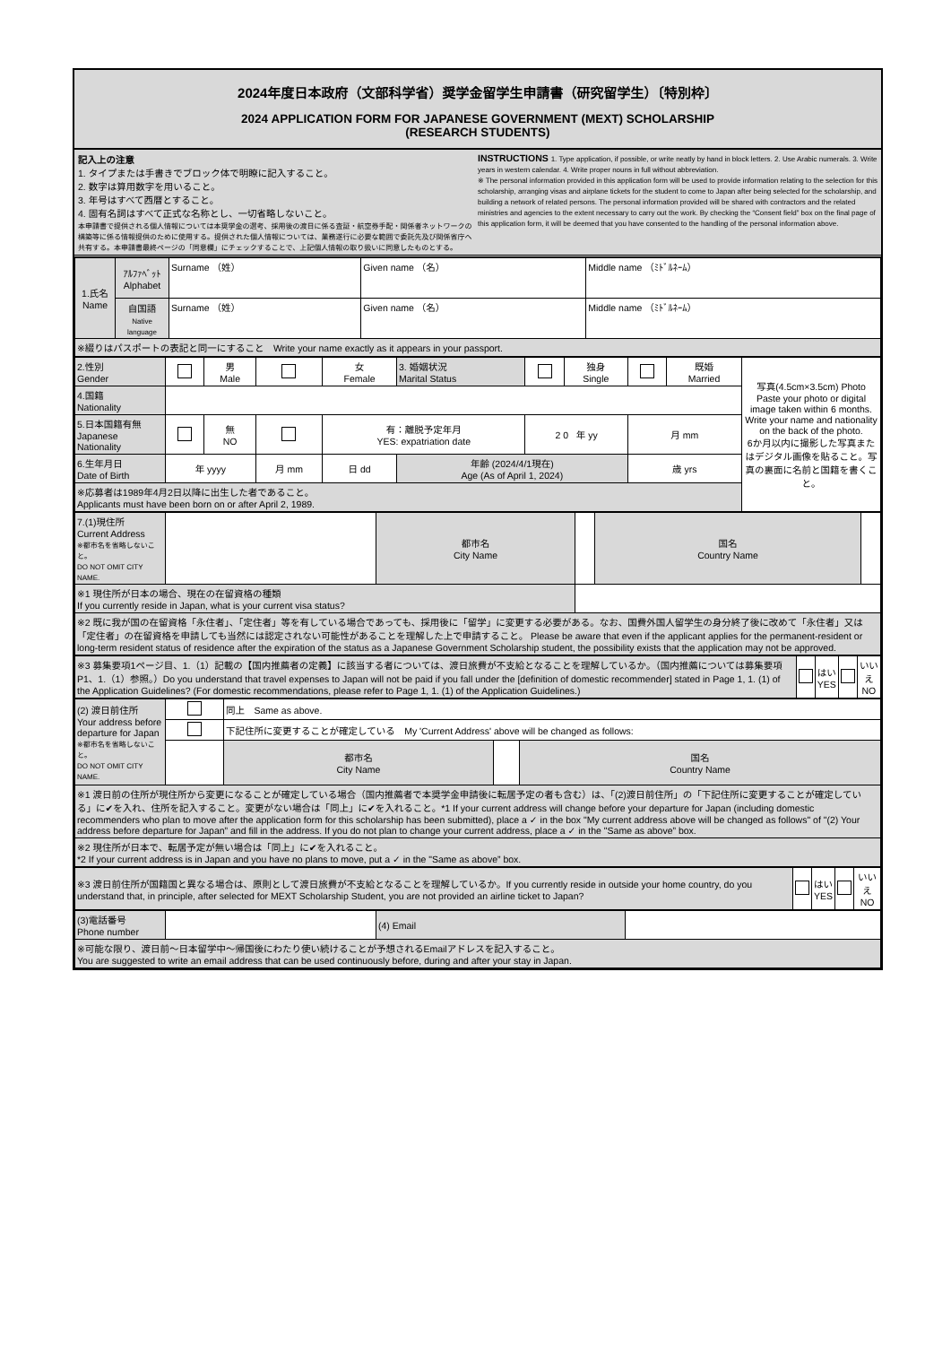2024年度日本政府（文部科学省）奨学金留学生申請書（研究留学生）〔特別枠〕
2024 APPLICATION FORM FOR JAPANESE GOVERNMENT (MEXT) SCHOLARSHIP
(RESEARCH STUDENTS)
記入上の注意
1. タイプまたは手書きでブロック体で明瞭に記入すること。
2. 数字は算用数字を用いること。
3. 年号はすべて西暦とすること。
4. 固有名詞はすべて正式な名称とし、一切省略しないこと。
本申請書で提供される個人情報については本奨学金の選考、採用後の渡日に係る査証・航空券手配・関係者ネットワークの構築等に係る情報提供のために使用する。提供された個人情報については、業務遂行に必要な範囲で委託先及び関係省庁へ共有する。本申請書最終ページの「同意欄」にチェックすることで、上記個人情報の取り扱いに同意したものとする。
INSTRUCTIONS 1. Type application, if possible, or write neatly by hand in block letters. 2. Use Arabic numerals. 3. Write years in western calendar. 4. Write proper nouns in full without abbreviation.
※ The personal information provided in this application form will be used to provide information relating to the selection for this scholarship, arranging visas and airplane tickets for the student to come to Japan after being selected for the scholarship, and building a network of related persons. The personal information provided will be shared with contractors and the related ministries and agencies to the extent necessary to carry out the work. By checking the “Consent field” box on the final page of this application form, it will be deemed that you have consented to the handling of the personal information above.
| 1.氏名 Name | ｱﾙﾌｧﾍﾞｯﾄ Alphabet | Surname （姓） | Given name （名） | Middle name （ﾐﾄﾞﾙﾈｰﾑ） |
| | 自国語 Native language | Surname （姓） | Given name （名） | Middle name （ﾐﾄﾞﾙﾈｰﾑ） |
| ※綴りはパスポートの表記と同一にすること Write your name exactly as it appears in your passport. | | | | |
| 2.性別 Gender | | 男 Male | | 女 Female | 3. 婚姻状況 Marital Status | | 独身 Single | | 既婚 Married | 写真(4.5cm×3.5cm) Photo Paste your photo or digital image taken within 6 months. Write your name and nationality on the back of the photo. 6か月以内に撮影した写真またはデジタル画像を貼ること。写真の裏面に名前と国籍を書くこと。 |
| 4.国籍 Nationality | | | | | | | | | | |
| 5.日本国籍有無 Japanese Nationality | | 無 NO | | 有：離脱予定年月 YES: expatriation date | | 2 0 年 yy | | 月 mm | | |
| 6.生年月日 Date of Birth | 年 yyyy | | 月 mm | 日 dd | 年齢 (2024/4/1現在) Age (As of April 1, 2024) | | | 歳 yrs | | |
| ※応募者は1989年4月2日以降に出生した者であること。 Applicants must have been born on or after April 2, 1989. | | | | | | | | | | |
| 7.(1)現住所 Current Address ※都市名を省略しないこと。 DO NOT OMIT CITY NAME. | | 都市名 City Name | | 国名 Country Name | |
| ※1 現住所が日本の場合、現在の在留資格の種類 If you currently reside in Japan, what is your current visa status? | | | | | |
| ※2 既に我が国の在留資格「永住者」、「定住者」等を有している場合であっても、採用後に「留学」に変更する必要がある。なお、国費外国人留学生の身分終了後に改めて「永住者」又は「定住者」の在留資格を申請しても当然には認定されない可能性があることを理解した上で申請すること。 Please be aware that even if the applicant applies for the permanent-resident or long-term resident status of residence after the expiration of the status as a Japanese Government Scholarship student, the possibility exists that the application may not be approved. | | | | | |
| ※3 募集要項1ページ目、1.（1）記載の【国内推薦者の定義】に該当する者については、渡日旅費が不支給となることを理解しているか。（国内推薦については募集要項P1、1.（1）参照。）Do you understand that travel expenses to Japan will not be paid if you fall under the [definition of domestic recommender] stated in Page 1, 1. (1) of the Application Guidelines? (For domestic recommendations, please refer to Page 1, 1. (1) of the Application Guidelines.) | | はい YES | | いいえ NO |
| (2) 渡日前住所 Your address before departure for Japan ※都市名を省略しないこと。 DO NOT OMIT CITY NAME. | | 同上 Same as above. | | | |
| | | 下記住所に変更することが確定している My 'Current Address' above will be changed as follows: | | | |
| | | | 都市名 City Name | | 国名 Country Name |
| ※1 渡日前の住所が現住所から変更になることが確定している場合（国内推薦者で本奨学金申請後に転居予定の者も含む）は、「(2)渡日前住所」の「下記住所に変更することが確定している」に✔を入れ、住所を記入すること。変更がない場合は「同上」に✔を入れること。*1 If your current address will change before your departure for Japan (including domestic recommenders who plan to move after the application form for this scholarship has been submitted), place a ✓ in the box "My current address above will be changed as follows" of "(2) Your address before departure for Japan” and fill in the address. If you do not plan to change your current address, place a ✓ in the "Same as above” box. | | | | | |
| ※2 現住所が日本で、転居予定が無い場合は「同上」に✔を入れること。 *2 If your current address is in Japan and you have no plans to move, put a ✓ in the "Same as above” box. | | | | | |
| ※3 渡日前住所が国籍国と異なる場合は、原則として渡日旅費が不支給となることを理解しているか。If you currently reside in outside your home country, do you understand that, in principle, after selected for MEXT Scholarship Student, you are not provided an airline ticket to Japan? | | はい YES | | いいえ NO |
| (3)電話番号 Phone number | | (4) Email | |
| ※可能な限り、渡日前～日本留学中～帰国後にわたり使い続けることが予想されるEmailアドレスを記入すること。 You are suggested to write an email address that can be used continuously before, during and after your stay in Japan. | | | |